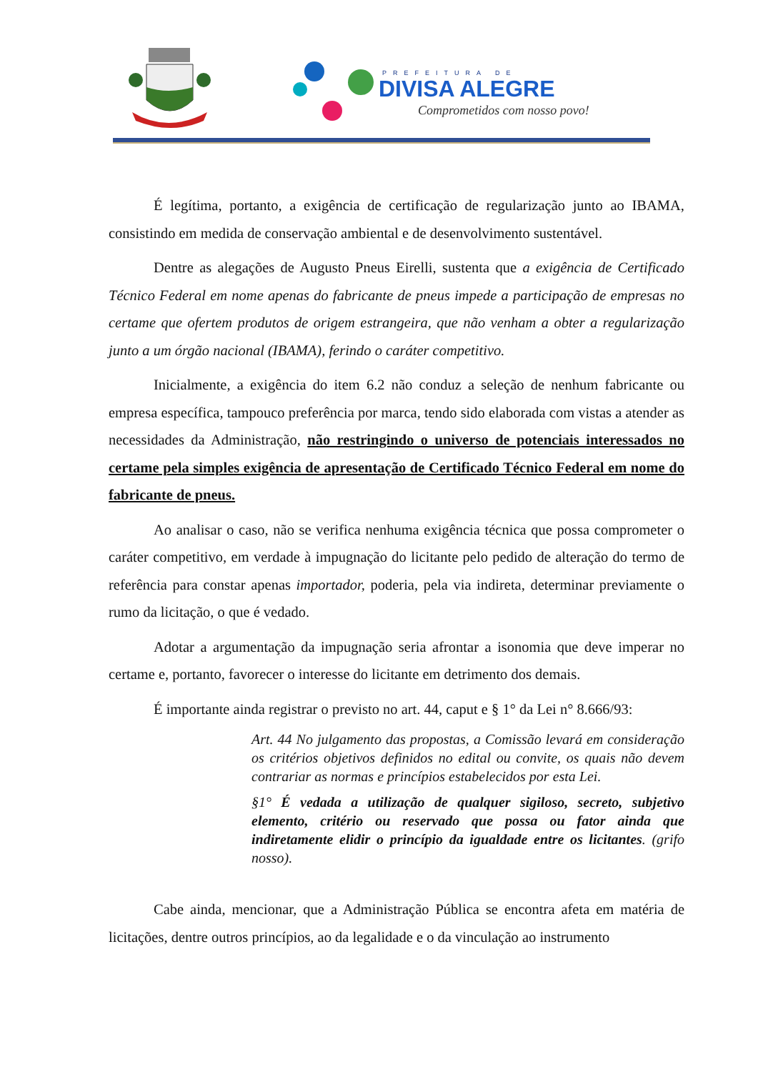PREFEITURA DE
DIVISA ALEGRE
Comprometidos com nosso povo!
É legítima, portanto, a exigência de certificação de regularização junto ao IBAMA, consistindo em medida de conservação ambiental e de desenvolvimento sustentável.
Dentre as alegações de Augusto Pneus Eirelli, sustenta que a exigência de Certificado Técnico Federal em nome apenas do fabricante de pneus impede a participação de empresas no certame que ofertem produtos de origem estrangeira, que não venham a obter a regularização junto a um órgão nacional (IBAMA), ferindo o caráter competitivo.
Inicialmente, a exigência do item 6.2 não conduz a seleção de nenhum fabricante ou empresa específica, tampouco preferência por marca, tendo sido elaborada com vistas a atender as necessidades da Administração, não restringindo o universo de potenciais interessados no certame pela simples exigência de apresentação de Certificado Técnico Federal em nome do fabricante de pneus.
Ao analisar o caso, não se verifica nenhuma exigência técnica que possa comprometer o caráter competitivo, em verdade à impugnação do licitante pelo pedido de alteração do termo de referência para constar apenas importador, poderia, pela via indireta, determinar previamente o rumo da licitação, o que é vedado.
Adotar a argumentação da impugnação seria afrontar a isonomia que deve imperar no certame e, portanto, favorecer o interesse do licitante em detrimento dos demais.
É importante ainda registrar o previsto no art. 44, caput e § 1° da Lei n° 8.666/93:
Art. 44 No julgamento das propostas, a Comissão levará em consideração os critérios objetivos definidos no edital ou convite, os quais não devem contrariar as normas e princípios estabelecidos por esta Lei.
§1° É vedada a utilização de qualquer sigiloso, secreto, subjetivo elemento, critério ou reservado que possa ou fator ainda que indiretamente elidir o princípio da igualdade entre os licitantes. (grifo nosso).
Cabe ainda, mencionar, que a Administração Pública se encontra afeta em matéria de licitações, dentre outros princípios, ao da legalidade e o da vinculação ao instrumento